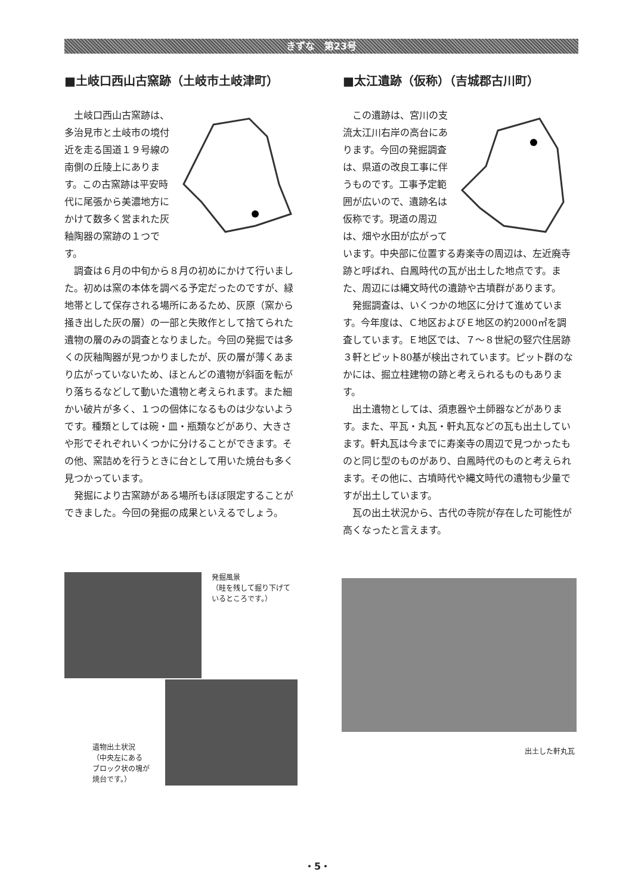きずな　第23号
■土岐口西山古窯跡（土岐市土岐津町）
土岐口西山古窯跡は、多治見市と土岐市の境付近を走る国道１９号線の南側の丘陵上にあります。この古窯跡は平安時代に尾張から美濃地方にかけて数多く営まれた灰釉陶器の窯跡の１つです。
調査は６月の中旬から８月の初めにかけて行いました。初めは窯の本体を調べる予定だったのですが、緑地帯として保存される場所にあるため、灰原（窯から掻き出した灰の層）の一部と失敗作として捨てられた遺物の層のみの調査となりました。今回の発掘では多くの灰釉陶器が見つかりましたが、灰の層が薄くあまり広がっていないため、ほとんどの遺物が斜面を転がり落ちるなどして動いた遺物と考えられます。また細かい破片が多く、１つの個体になるものは少ないようです。種類としては碗・皿・瓶類などがあり、大きさや形でそれぞれいくつかに分けることができます。その他、窯詰めを行うときに台として用いた焼台も多く見つかっています。
発掘により古窯跡がある場所もほぼ限定することができました。今回の発掘の成果といえるでしょう。
■太江遺跡（仮称）（吉城郡古川町）
この遺跡は、宮川の支流太江川右岸の高台にあります。今回の発掘調査は、県道の改良工事に伴うものです。工事予定範囲が広いので、遺跡名は仮称です。現道の周辺は、畑や水田が広がっています。中央部に位置する寿楽寺の周辺は、左近廃寺跡と呼ばれ、白鳳時代の瓦が出土した地点です。また、周辺には縄文時代の遺跡や古墳群があります。
発掘調査は、いくつかの地区に分けて進めています。今年度は、Ｃ地区およびＥ地区の約2000㎡を調査しています。Ｅ地区では、７～８世紀の竪穴住居跡３軒とピット80基が検出されています。ピット群のなかには、掘立柱建物の跡と考えられるものもあります。
出土遺物としては、須恵器や土師器などがあります。また、平瓦・丸瓦・軒丸瓦などの瓦も出土しています。軒丸瓦は今までに寿楽寺の周辺で見つかったものと同じ型のものがあり、白鳳時代のものと考えられます。その他に、古墳時代や縄文時代の遺物も少量ですが出土しています。
瓦の出土状況から、古代の寺院が存在した可能性が高くなったと言えます。
発掘風景
（畦を残して掘り下げて
いるところです。）
遺物出土状況
（中央左にある
ブロック状の塊が
焼台です。）
出土した軒丸瓦
・5・